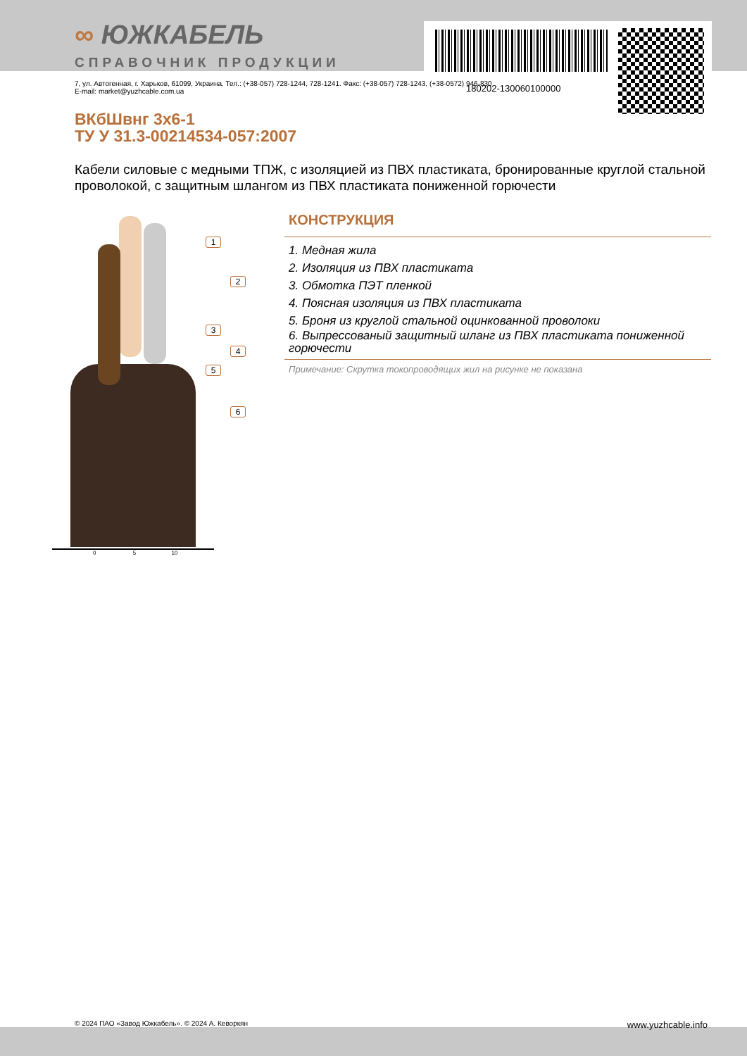∞ ЮЖКАБЕЛЬ
СПРАВОЧНИК ПРОДУКЦИИ
180202-130060100000
7, ул. Автогенная, г. Харьков, 61099, Украина. Тел.: (+38-057) 728-1244, 728-1241. Факс: (+38-057) 728-1243, (+38-0572) 946-830
E-mail: market@yuzhcable.com.ua
ВКбШвнг 3х6-1
ТУ У 31.3-00214534-057:2007
Кабели силовые с медными ТПЖ, с изоляцией из ПВХ пластиката, бронированные круглой стальной проволокой, с защитным шлангом из ПВХ пластиката пониженной горючести
1
2
3
4
5
6
0 5 10
КОНСТРУКЦИЯ
1. Медная жила
2. Изоляция из ПВХ пластиката
3. Обмотка ПЭТ пленкой
4. Поясная изоляция из ПВХ пластиката
5. Броня из круглой стальной оцинкованной проволоки
6. Выпрессованый защитный шланг из ПВХ пластиката пониженной горючести
Примечание: Скрутка токопроводящих жил на рисунке не показана
© 2024 ПАО «Завод Южкабель». © 2024 А. Кеворкян www.yuzhcable.info